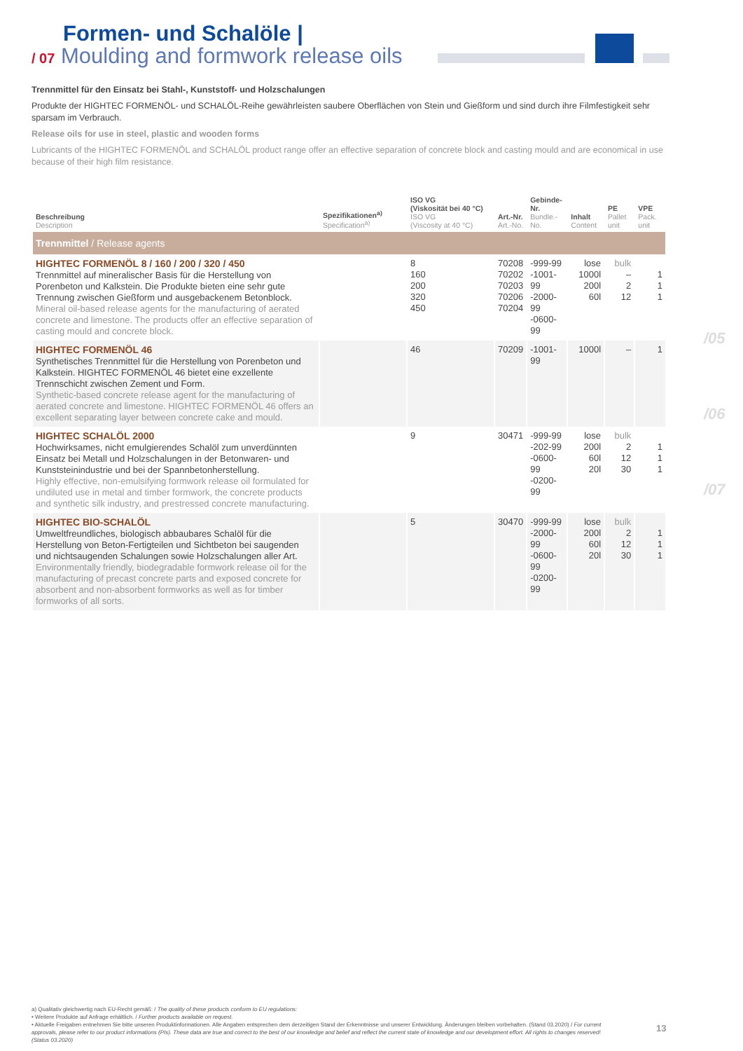Formen- und Schalöle |
/ 07 Moulding and formwork release oils
Trennmittel für den Einsatz bei Stahl-, Kunststoff- und Holzschalungen
Produkte der HIGHTEC FORMENÖL- und SCHALÖL-Reihe gewährleisten saubere Oberflächen von Stein und Gießform und sind durch ihre Filmfestigkeit sehr sparsam im Verbrauch.
Release oils for use in steel, plastic and wooden forms
Lubricants of the HIGHTEC FORMENÖL and SCHALÖL product range offer an effective separation of concrete block and casting mould and are economical in use because of their high film resistance.
| Beschreibung Description | Spezifikationen<sup>a)</sup> Specification<sup>a)</sup> | ISO VG (Viskosität bei 40 °C) ISO VG (Viscosity at 40 °C) | Art.-Nr. Art.-No. | Gebinde-Nr. Bundle.-No. | Inhalt Content | PE Pallet unit | VPE Pack. unit |
| --- | --- | --- | --- | --- | --- | --- | --- |
| Trennmittel / Release agents | | | | | | | |
| HIGHTEC FORMENÖL 8 / 160 / 200 / 320 / 450 Trennmittel auf mineralischer Basis für die Herstellung von Porenbeton und Kalkstein. Die Produkte bieten eine sehr gute Trennung zwischen Gießform und ausgebackenem Betonblock. Mineral oil-based release agents for the manufacturing of aerated concrete and limestone. The products offer an effective separation of casting mould and concrete block. | | 8 160 200 320 450 | 70208 70202 70203 70206 70204 | -999-99 -1001-99 -2000-99 -0600-99 | lose 1000l 200l 60l | bulk – 2 12 | 1 1 1 |
| HIGHTEC FORMENÖL 46 Synthetisches Trennmittel für die Herstellung von Porenbeton und Kalkstein. HIGHTEC FORMENÖL 46 bietet eine exzellente Trennschicht zwischen Zement und Form. Synthetic-based concrete release agent for the manufacturing of aerated concrete and limestone. HIGHTEC FORMENÖL 46 offers an excellent separating layer between concrete cake and mould. | | 46 | 70209 | -1001-99 | 1000l | – | 1 |
| HIGHTEC SCHALÖL 2000 Hochwirksames, nicht emulgierendes Schalöl zum unverdünnten Einsatz bei Metall und Holzschalungen in der Betonwaren- und Kunststeinindustrie und bei der Spannbetonherstellung. Highly effective, non-emulsifying formwork release oil formulated for undiluted use in metal and timber formwork, the concrete products and synthetic silk industry, and prestressed concrete manufacturing. | | 9 | 30471 | -999-99 -202-99 -0600-99 -0200-99 | lose 200l 60l 20l | bulk 2 12 30 | 1 1 1 |
| HIGHTEC BIO-SCHALÖL Umweltfreundliches, biologisch abbaubares Schalöl für die Herstellung von Beton-Fertigteilen und Sichtbeton bei saugenden und nichtsaugenden Schalungen sowie Holzschalungen aller Art. Environmentally friendly, biodegradable formwork release oil for the manufacturing of precast concrete parts and exposed concrete for absorbent and non-absorbent formworks as well as for timber formworks of all sorts. | | 5 | 30470 | -999-99 -2000-99 -0600-99 -0200-99 | lose 200l 60l 20l | bulk 2 12 30 | 1 1 1 |
/05
/06
/07
a) Qualitativ gleichwertig nach EU-Recht gemäß: / The quality of these products conform to EU regulations:
• Weitere Produkte auf Anfrage erhältlich. / Further products available on request.
• Aktuelle Freigaben entnehmen Sie bitte unseren Produktinformationen. Alle Angaben entsprechen dem derzeitigen Stand der Erkenntnisse und unserer Entwicklung. Änderungen bleiben vorbehalten. (Stand 03.2020) / For current approvals, please refer to our product informations (PIs). These data are true and correct to the best of our knowledge and belief and reflect the current state of knowledge and our development effort. All rights to changes reserved! (Status 03.2020)
13